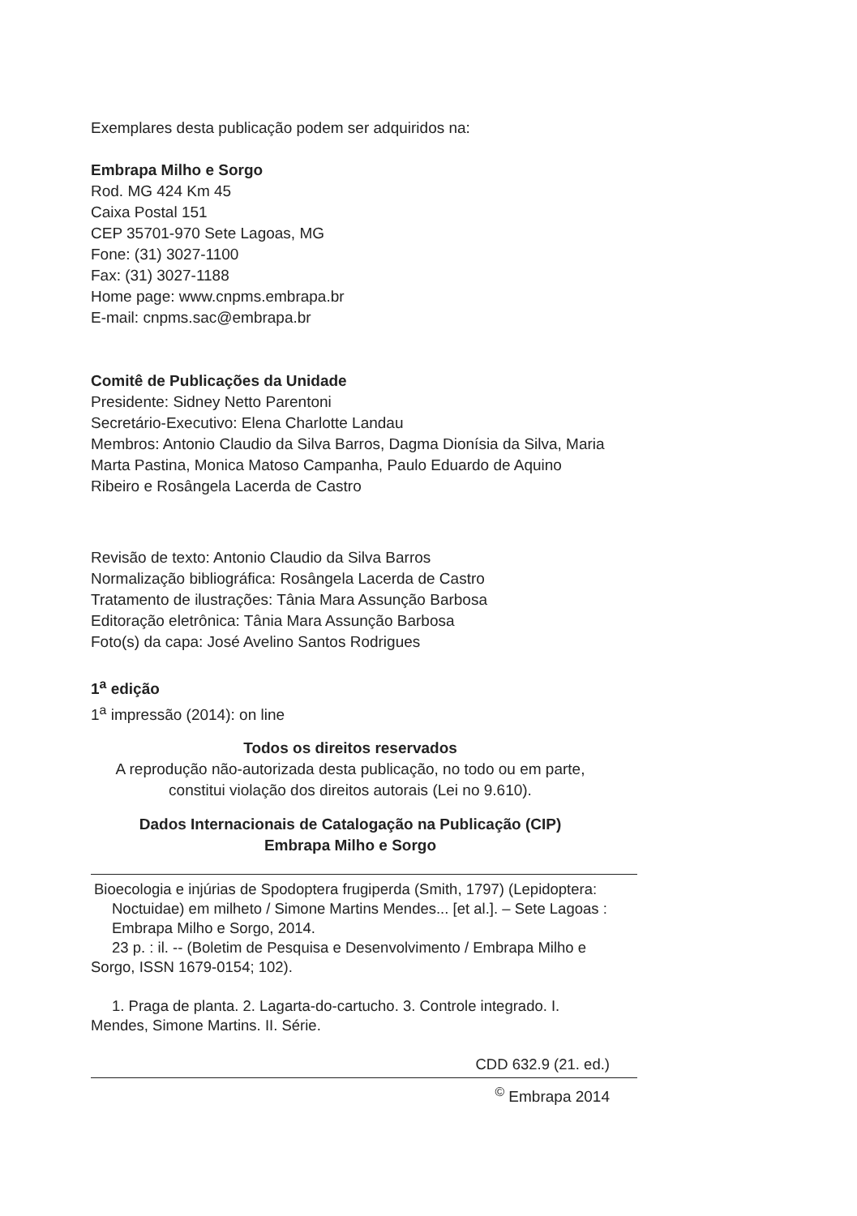Exemplares desta publicação podem ser adquiridos na:
Embrapa Milho e Sorgo
Rod. MG 424 Km 45
Caixa Postal 151
CEP 35701-970 Sete Lagoas, MG
Fone: (31) 3027-1100
Fax: (31) 3027-1188
Home page: www.cnpms.embrapa.br
E-mail: cnpms.sac@embrapa.br
Comitê de Publicações da Unidade
Presidente: Sidney Netto Parentoni
Secretário-Executivo: Elena Charlotte Landau
Membros: Antonio Claudio da Silva Barros, Dagma Dionísia da Silva, Maria Marta Pastina, Monica Matoso Campanha, Paulo Eduardo de Aquino Ribeiro e Rosângela Lacerda de Castro
Revisão de texto: Antonio Claudio da Silva Barros
Normalização bibliográfica: Rosângela Lacerda de Castro
Tratamento de ilustrações: Tânia Mara Assunção Barbosa
Editoração eletrônica: Tânia Mara Assunção Barbosa
Foto(s) da capa: José Avelino Santos Rodrigues
1<sup>a</sup> edição
1<sup>a</sup> impressão (2014): on line
Todos os direitos reservados
A reprodução não-autorizada desta publicação, no todo ou em parte, constitui violação dos direitos autorais (Lei no 9.610).
Dados Internacionais de Catalogação na Publicação (CIP)
Embrapa Milho e Sorgo
Bioecologia e injúrias de Spodoptera frugiperda (Smith, 1797) (Lepidoptera: Noctuidae) em milheto / Simone Martins Mendes... [et al.]. – Sete Lagoas : Embrapa Milho e Sorgo, 2014.
23 p. : il. -- (Boletim de Pesquisa e Desenvolvimento / Embrapa Milho e Sorgo, ISSN 1679-0154; 102).
1. Praga de planta. 2. Lagarta-do-cartucho. 3. Controle integrado. I. Mendes, Simone Martins. II. Série.
CDD 632.9 (21. ed.)
<sup>©</sup> Embrapa 2014